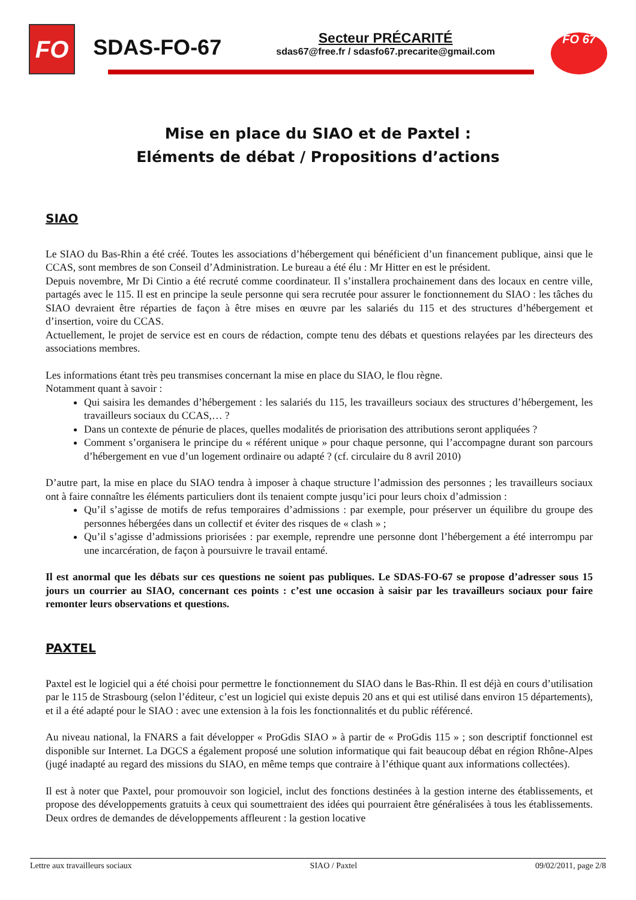FO
SDAS-FO-67
Secteur PRÉCARITÉ
sdas67@free.fr / sdasfo67.precarite@gmail.com
FO 67
Mise en place du SIAO et de Paxtel :
Eléments de débat / Propositions d’actions
SIAO
Le SIAO du Bas-Rhin a été créé. Toutes les associations d’hébergement qui bénéficient d’un financement publique, ainsi que le CCAS, sont membres de son Conseil d’Administration. Le bureau a été élu : Mr Hitter en est le président.
Depuis novembre, Mr Di Cintio a été recruté comme coordinateur. Il s’installera prochainement dans des locaux en centre ville, partagés avec le 115. Il est en principe la seule personne qui sera recrutée pour assurer le fonctionnement du SIAO : les tâches du SIAO devraient être réparties de façon à être mises en œuvre par les salariés du 115 et des structures d’hébergement et d’insertion, voire du CCAS.
Actuellement, le projet de service est en cours de rédaction, compte tenu des débats et questions relayées par les directeurs des associations membres.
Les informations étant très peu transmises concernant la mise en place du SIAO, le flou règne.
Notamment quant à savoir :
Qui saisira les demandes d’hébergement : les salariés du 115, les travailleurs sociaux des structures d’hébergement, les travailleurs sociaux du CCAS,… ?
Dans un contexte de pénurie de places, quelles modalités de priorisation des attributions seront appliquées ?
Comment s’organisera le principe du « référent unique » pour chaque personne, qui l’accompagne durant son parcours d’hébergement en vue d’un logement ordinaire ou adapté ? (cf. circulaire du 8 avril 2010)
D’autre part, la mise en place du SIAO tendra à imposer à chaque structure l’admission des personnes ; les travailleurs sociaux ont à faire connaître les éléments particuliers dont ils tenaient compte jusqu’ici pour leurs choix d’admission :
Qu’il s’agisse de motifs de refus temporaires d’admissions : par exemple, pour préserver un équilibre du groupe des personnes hébergées dans un collectif et éviter des risques de « clash » ;
Qu’il s’agisse d’admissions priorisées : par exemple, reprendre une personne dont l’hébergement a été interrompu par une incarcération, de façon à poursuivre le travail entamé.
Il est anormal que les débats sur ces questions ne soient pas publiques. Le SDAS-FO-67 se propose d’adresser sous 15 jours un courrier au SIAO, concernant ces points : c’est une occasion à saisir par les travailleurs sociaux pour faire remonter leurs observations et questions.
PAXTEL
Paxtel est le logiciel qui a été choisi pour permettre le fonctionnement du SIAO dans le Bas-Rhin. Il est déjà en cours d’utilisation par le 115 de Strasbourg (selon l’éditeur, c’est un logiciel qui existe depuis 20 ans et qui est utilisé dans environ 15 départements), et il a été adapté pour le SIAO : avec une extension à la fois les fonctionnalités et du public référencé.
Au niveau national, la FNARS a fait développer « ProGdis SIAO » à partir de « ProGdis 115 » ; son descriptif fonctionnel est disponible sur Internet. La DGCS a également proposé une solution informatique qui fait beaucoup débat en région Rhône-Alpes (jugé inadapté au regard des missions du SIAO, en même temps que contraire à l’éthique quant aux informations collectées).
Il est à noter que Paxtel, pour promouvoir son logiciel, inclut des fonctions destinées à la gestion interne des établissements, et propose des développements gratuits à ceux qui soumettraient des idées qui pourraient être généralisées à tous les établissements. Deux ordres de demandes de développements affleurent : la gestion locative
Lettre aux travailleurs sociaux SIAO / Paxtel 09/02/2011, page 2/8